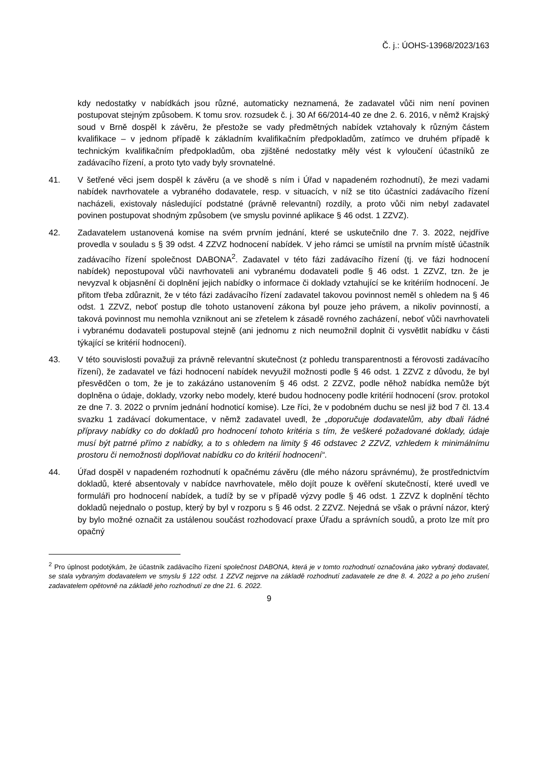Č. j.: ÚOHS-13968/2023/163
kdy nedostatky v nabídkách jsou různé, automaticky neznamená, že zadavatel vůči nim není povinen postupovat stejným způsobem. K tomu srov. rozsudek č. j. 30 Af 66/2014-40 ze dne 2. 6. 2016, v němž Krajský soud v Brně dospěl k závěru, že přestože se vady předmětných nabídek vztahovaly k různým částem kvalifikace – v jednom případě k základním kvalifikačním předpokladům, zatímco ve druhém případě k technickým kvalifikačním předpokladům, oba zjištěné nedostatky měly vést k vyloučení účastníků ze zadávacího řízení, a proto tyto vady byly srovnatelné.
41. V šetřené věci jsem dospěl k závěru (a ve shodě s ním i Úřad v napadeném rozhodnutí), že mezi vadami nabídek navrhovatele a vybraného dodavatele, resp. v situacích, v níž se tito účastníci zadávacího řízení nacházeli, existovaly následující podstatné (právně relevantní) rozdíly, a proto vůči nim nebyl zadavatel povinen postupovat shodným způsobem (ve smyslu povinné aplikace § 46 odst. 1 ZZVZ).
42. Zadavatelem ustanovená komise na svém prvním jednání, které se uskutečnilo dne 7. 3. 2022, nejdříve provedla v souladu s § 39 odst. 4 ZZVZ hodnocení nabídek. V jeho rámci se umístil na prvním místě účastník zadávacího řízení společnost DABONA<sup>2</sup>. Zadavatel v této fázi zadávacího řízení (tj. ve fázi hodnocení nabídek) nepostupoval vůči navrhovateli ani vybranému dodavateli podle § 46 odst. 1 ZZVZ, tzn. že je nevyzval k objasnění či doplnění jejich nabídky o informace či doklady vztahující se ke kritériím hodnocení. Je přitom třeba zdůraznit, že v této fázi zadávacího řízení zadavatel takovou povinnost neměl s ohledem na § 46 odst. 1 ZZVZ, neboť postup dle tohoto ustanovení zákona byl pouze jeho právem, a nikoliv povinností, a taková povinnost mu nemohla vzniknout ani se zřetelem k zásadě rovného zacházení, neboť vůči navrhovateli i vybranému dodavateli postupoval stejně (ani jednomu z nich neumožnil doplnit či vysvětlit nabídku v části týkající se kritérií hodnocení).
43. V této souvislosti považuji za právně relevantní skutečnost (z pohledu transparentnosti a férovosti zadávacího řízení), že zadavatel ve fázi hodnocení nabídek nevyužil možnosti podle § 46 odst. 1 ZZVZ z důvodu, že byl přesvědčen o tom, že je to zakázáno ustanovením § 46 odst. 2 ZZVZ, podle něhož nabídka nemůže být doplněna o údaje, doklady, vzorky nebo modely, které budou hodnoceny podle kritérií hodnocení (srov. protokol ze dne 7. 3. 2022 o prvním jednání hodnoticí komise). Lze říci, že v podobném duchu se nesl již bod 7 čl. 13.4 svazku 1 zadávací dokumentace, v němž zadavatel uvedl, že „doporučuje dodavatelům, aby dbali řádné přípravy nabídky co do dokladů pro hodnocení tohoto kritéria s tím, že veškeré požadované doklady, údaje musí být patrné přímo z nabídky, a to s ohledem na limity § 46 odstavec 2 ZZVZ, vzhledem k minimálnímu prostoru či nemožnosti doplňovat nabídku co do kritérií hodnocení“.
44. Úřad dospěl v napadeném rozhodnutí k opačnému závěru (dle mého názoru správnému), že prostřednictvím dokladů, které absentovaly v nabídce navrhovatele, mělo dojít pouze k ověření skutečností, které uvedl ve formuláři pro hodnocení nabídek, a tudíž by se v případě výzvy podle § 46 odst. 1 ZZVZ k doplnění těchto dokladů nejednalo o postup, který by byl v rozporu s § 46 odst. 2 ZZVZ. Nejedná se však o právní názor, který by bylo možné označit za ustálenou součást rozhodovací praxe Úřadu a správních soudů, a proto lze mít pro opačný
<sup>2</sup> Pro úplnost podotýkám, že účastník zadávacího řízení společnost DABONA, která je v tomto rozhodnutí označována jako vybraný dodavatel, se stala vybraným dodavatelem ve smyslu § 122 odst. 1 ZZVZ nejprve na základě rozhodnutí zadavatele ze dne 8. 4. 2022 a po jeho zrušení zadavatelem opětovně na základě jeho rozhodnutí ze dne 21. 6. 2022.
9